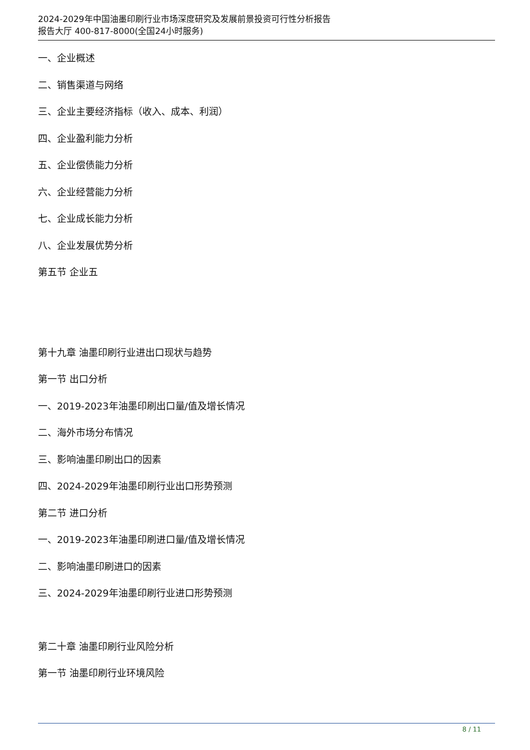2024-2029年中国油墨印刷行业市场深度研究及发展前景投资可行性分析报告
报告大厅 400-817-8000(全国24小时服务)
一、企业概述
二、销售渠道与网络
三、企业主要经济指标（收入、成本、利润）
四、企业盈利能力分析
五、企业偿债能力分析
六、企业经营能力分析
七、企业成长能力分析
八、企业发展优势分析
第五节 企业五
第十九章 油墨印刷行业进出口现状与趋势
第一节 出口分析
一、2019-2023年油墨印刷出口量/值及增长情况
二、海外市场分布情况
三、影响油墨印刷出口的因素
四、2024-2029年油墨印刷行业出口形势预测
第二节 进口分析
一、2019-2023年油墨印刷进口量/值及增长情况
二、影响油墨印刷进口的因素
三、2024-2029年油墨印刷行业进口形势预测
第二十章 油墨印刷行业风险分析
第一节 油墨印刷行业环境风险
8 / 11